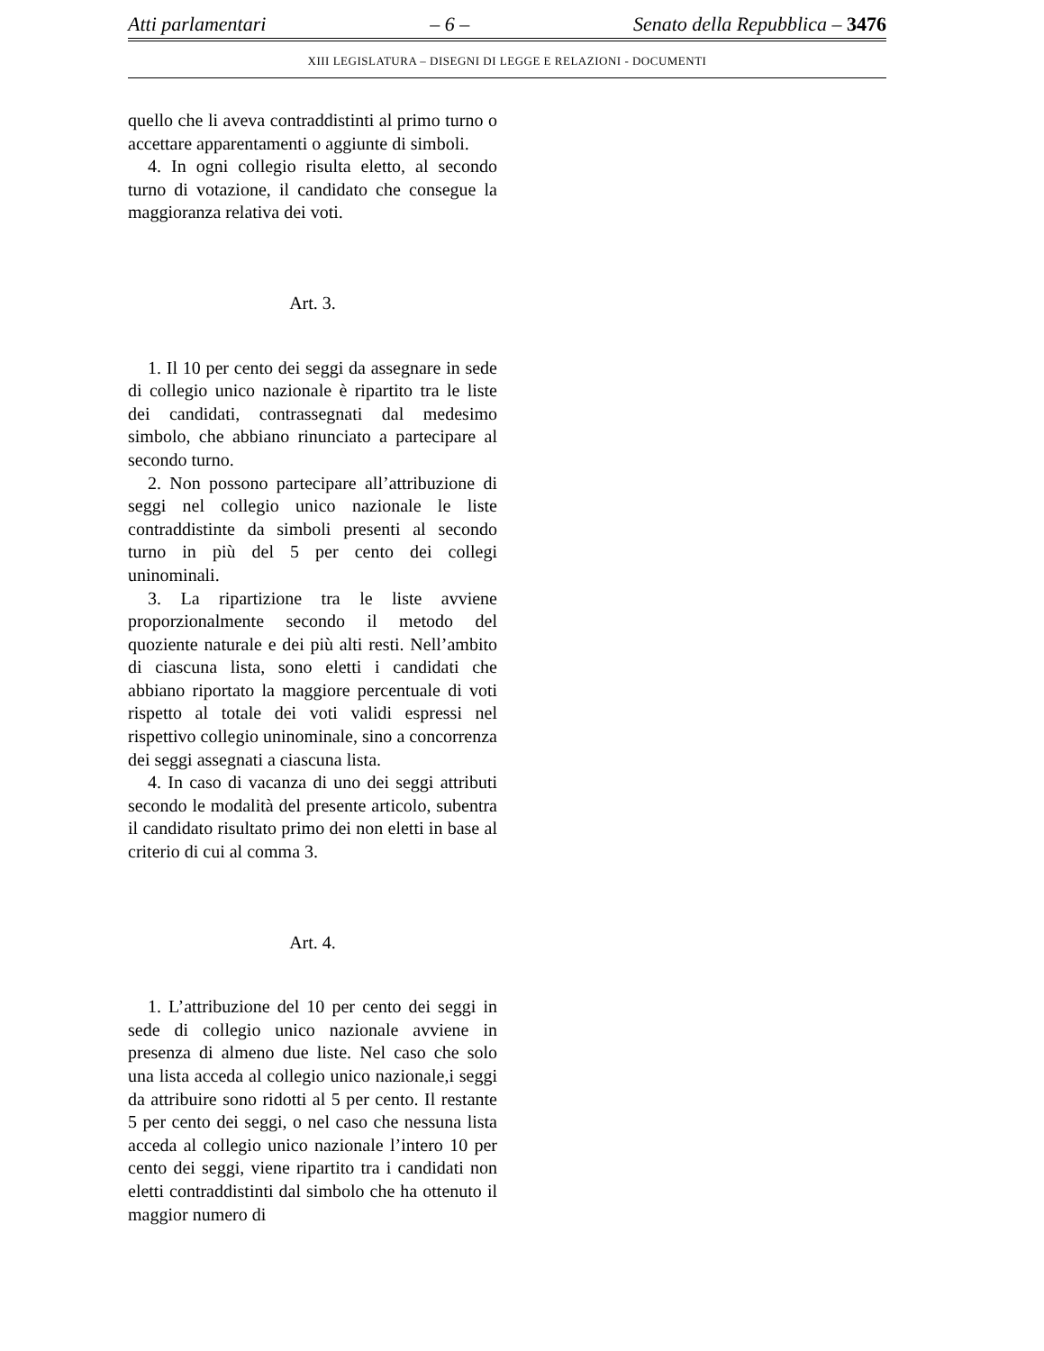Atti parlamentari – 6 – Senato della Repubblica – 3476
XIII LEGISLATURA – DISEGNI DI LEGGE E RELAZIONI - DOCUMENTI
quello che li aveva contraddistinti al primo turno o accettare apparentamenti o aggiunte di simboli.
4. In ogni collegio risulta eletto, al secondo turno di votazione, il candidato che consegue la maggioranza relativa dei voti.
Art. 3.
1. Il 10 per cento dei seggi da assegnare in sede di collegio unico nazionale è ripartito tra le liste dei candidati, contrassegnati dal medesimo simbolo, che abbiano rinunciato a partecipare al secondo turno.
2. Non possono partecipare all’attribuzione di seggi nel collegio unico nazionale le liste contraddistinte da simboli presenti al secondo turno in più del 5 per cento dei collegi uninominali.
3. La ripartizione tra le liste avviene proporzionalmente secondo il metodo del quoziente naturale e dei più alti resti. Nell’ambito di ciascuna lista, sono eletti i candidati che abbiano riportato la maggiore percentuale di voti rispetto al totale dei voti validi espressi nel rispettivo collegio uninominale, sino a concorrenza dei seggi assegnati a ciascuna lista.
4. In caso di vacanza di uno dei seggi attributi secondo le modalità del presente articolo, subentra il candidato risultato primo dei non eletti in base al criterio di cui al comma 3.
Art. 4.
1. L’attribuzione del 10 per cento dei seggi in sede di collegio unico nazionale avviene in presenza di almeno due liste. Nel caso che solo una lista acceda al collegio unico nazionale,i seggi da attribuire sono ridotti al 5 per cento. Il restante 5 per cento dei seggi, o nel caso che nessuna lista acceda al collegio unico nazionale l’intero 10 per cento dei seggi, viene ripartito tra i candidati non eletti contraddistinti dal simbolo che ha ottenuto il maggior numero di